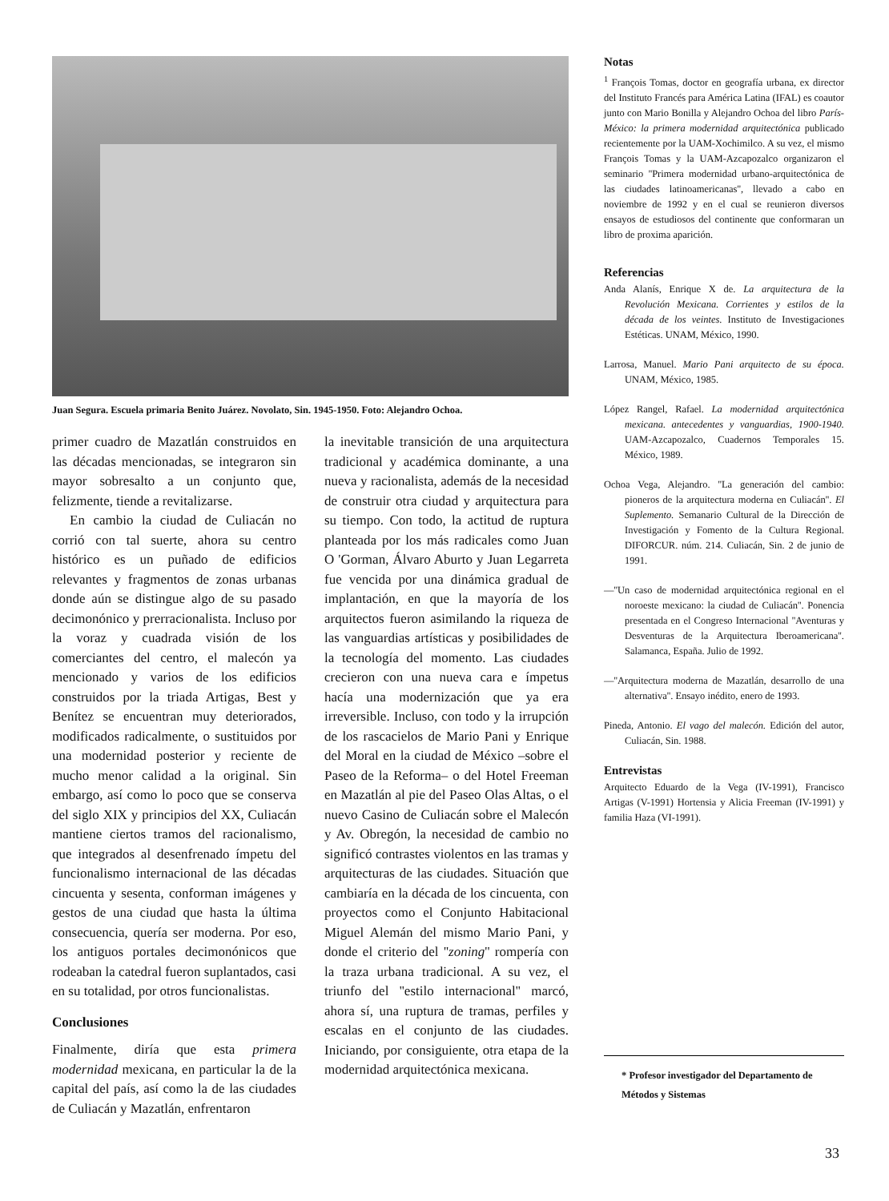Juan Segura. Escuela primaria Benito Juárez. Novolato, Sin. 1945-1950. Foto: Alejandro Ochoa.
primer cuadro de Mazatlán construidos en las décadas mencionadas, se integraron sin mayor sobresalto a un conjunto que, felizmente, tiende a revitalizarse.
En cambio la ciudad de Culiacán no corrió con tal suerte, ahora su centro histórico es un puñado de edificios relevantes y fragmentos de zonas urbanas donde aún se distingue algo de su pasado decimonónico y prerracionalista. Incluso por la voraz y cuadrada visión de los comerciantes del centro, el malecón ya mencionado y varios de los edificios construidos por la triada Artigas, Best y Benítez se encuentran muy deteriorados, modificados radicalmente, o sustituidos por una modernidad posterior y reciente de mucho menor calidad a la original. Sin embargo, así como lo poco que se conserva del siglo XIX y principios del XX, Culiacán mantiene ciertos tramos del racionalismo, que integrados al desenfrenado ímpetu del funcionalismo internacional de las décadas cincuenta y sesenta, conforman imágenes y gestos de una ciudad que hasta la última consecuencia, quería ser moderna. Por eso, los antiguos portales decimonónicos que rodeaban la catedral fueron suplantados, casi en su totalidad, por otros funcionalistas.
Conclusiones
Finalmente, diría que esta primera modernidad mexicana, en particular la de la capital del país, así como la de las ciudades de Culiacán y Mazatlán, enfrentaron
la inevitable transición de una arquitectura tradicional y académica dominante, a una nueva y racionalista, además de la necesidad de construir otra ciudad y arquitectura para su tiempo. Con todo, la actitud de ruptura planteada por los más radicales como Juan O 'Gorman, Álvaro Aburto y Juan Legarreta fue vencida por una dinámica gradual de implantación, en que la mayoría de los arquitectos fueron asimilando la riqueza de las vanguardias artísticas y posibilidades de la tecnología del momento. Las ciudades crecieron con una nueva cara e ímpetus hacía una modernización que ya era irreversible. Incluso, con todo y la irrupción de los rascacielos de Mario Pani y Enrique del Moral en la ciudad de México –sobre el Paseo de la Reforma– o del Hotel Freeman en Mazatlán al pie del Paseo Olas Altas, o el nuevo Casino de Culiacán sobre el Malecón y Av. Obregón, la necesidad de cambio no significó contrastes violentos en las tramas y arquitecturas de las ciudades. Situación que cambiaría en la década de los cincuenta, con proyectos como el Conjunto Habitacional Miguel Alemán del mismo Mario Pani, y donde el criterio del ''zoning'' rompería con la traza urbana tradicional. A su vez, el triunfo del ''estilo internacional'' marcó, ahora sí, una ruptura de tramas, perfiles y escalas en el conjunto de las ciudades. Iniciando, por consiguiente, otra etapa de la modernidad arquitectónica mexicana.
Notas
<sup>1</sup> François Tomas, doctor en geografía urbana, ex director del Instituto Francés para América Latina (IFAL) es coautor junto con Mario Bonilla y Alejandro Ochoa del libro París-México: la primera modernidad arquitectónica publicado recientemente por la UAM-Xochimilco. A su vez, el mismo François Tomas y la UAM-Azcapozalco organizaron el seminario ''Primera modernidad urbano-arquitectónica de las ciudades latinoamericanas'', llevado a cabo en noviembre de 1992 y en el cual se reunieron diversos ensayos de estudiosos del continente que conformaran un libro de proxima aparición.
Referencias
Anda Alanís, Enrique X de. La arquitectura de la Revolución Mexicana. Corrientes y estilos de la década de los veintes. Instituto de Investigaciones Estéticas. UNAM, México, 1990.
Larrosa, Manuel. Mario Pani arquitecto de su época. UNAM, México, 1985.
López Rangel, Rafael. La modernidad arquitectónica mexicana. antecedentes y vanguardias, 1900-1940. UAM-Azcapozalco, Cuadernos Temporales 15. México, 1989.
Ochoa Vega, Alejandro. ''La generación del cambio: pioneros de la arquitectura moderna en Culiacán''. El Suplemento. Semanario Cultural de la Dirección de Investigación y Fomento de la Cultura Regional. DIFORCUR. núm. 214. Culiacán, Sin. 2 de junio de 1991.
—''Un caso de modernidad arquitectónica regional en el noroeste mexicano: la ciudad de Culiacán''. Ponencia presentada en el Congreso Internacional ''Aventuras y Desventuras de la Arquitectura Iberoamericana''. Salamanca, España. Julio de 1992.
—''Arquitectura moderna de Mazatlán, desarrollo de una alternativa''. Ensayo inédito, enero de 1993.
Pineda, Antonio. El vago del malecón. Edición del autor, Culiacán, Sin. 1988.
Entrevistas
Arquitecto Eduardo de la Vega (IV-1991), Francisco Artigas (V-1991) Hortensia y Alicia Freeman (IV-1991) y familia Haza (VI-1991).
* Profesor investigador del Departamento de Métodos y Sistemas
33